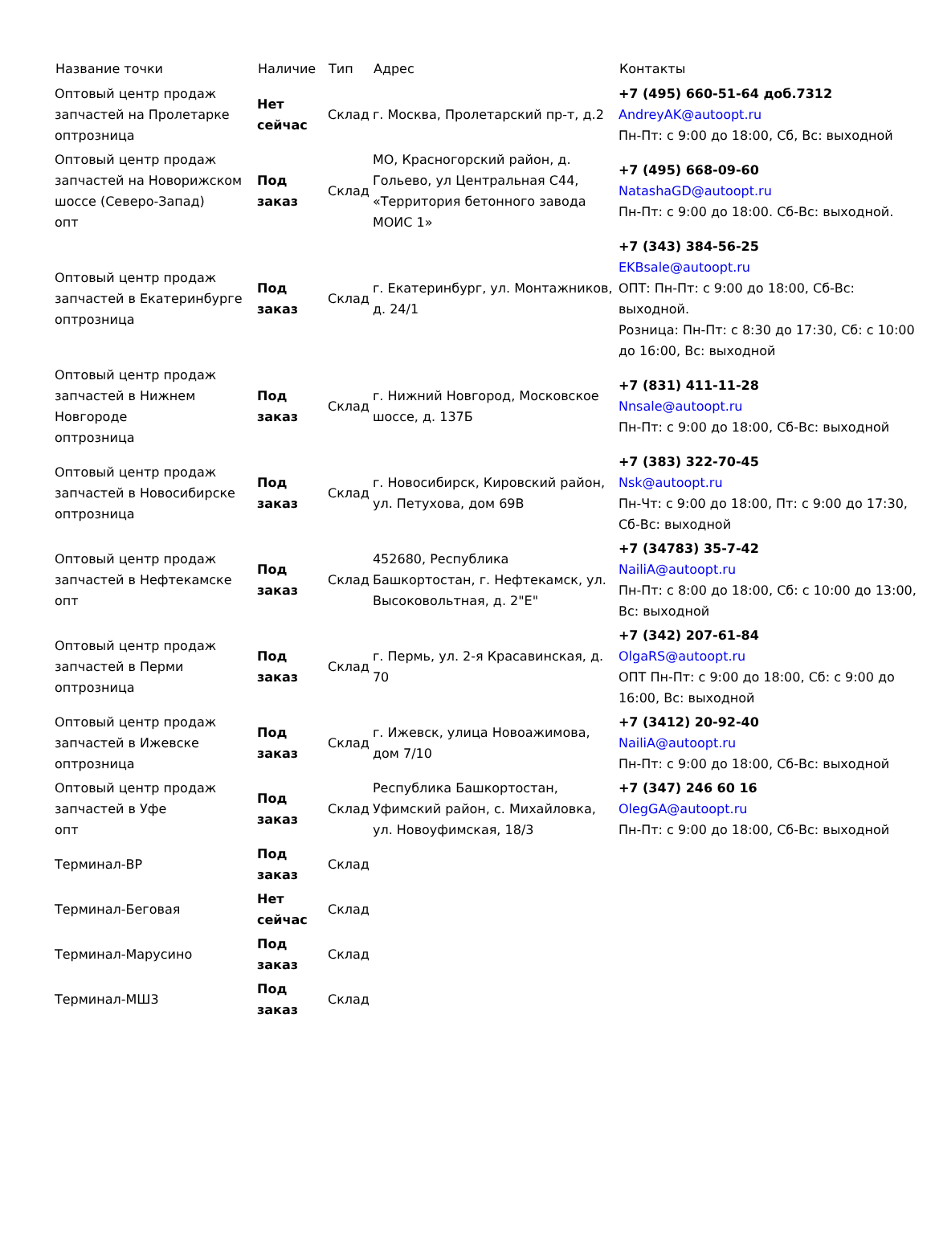| Название точки | Наличие | Тип | Адрес | Контакты |
| --- | --- | --- | --- | --- |
| Оптовый центр продаж запчастей на Пролетарке оптрозница | Нет сейчас | Склад | г. Москва, Пролетарский пр-т, д.2 | +7 (495) 660-51-64 доб.7312 AndreyAK@autoopt.ru Пн-Пт: с 9:00 до 18:00, Сб, Вс: выходной |
| Оптовый центр продаж запчастей на Новорижском шоссе (Северо-Запад) опт | Под заказ | Склад | МО, Красногорский район, д. Гольево, ул Центральная С44, «Территория бетонного завода МОИС 1» | +7 (495) 668-09-60 NatashaGD@autoopt.ru Пн-Пт: с 9:00 до 18:00. Сб-Вс: выходной. |
| Оптовый центр продаж запчастей в Екатеринбурге оптрозница | Под заказ | Склад | г. Екатеринбург, ул. Монтажников, д. 24/1 | +7 (343) 384-56-25 EKBsale@autoopt.ru ОПТ: Пн-Пт: с 9:00 до 18:00, Сб-Вс: выходной. Розница: Пн-Пт: с 8:30 до 17:30, Сб: с 10:00 до 16:00, Вс: выходной |
| Оптовый центр продаж запчастей в Нижнем Новгороде оптрозница | Под заказ | Склад | г. Нижний Новгород, Московское шоссе, д. 137Б | +7 (831) 411-11-28 Nnsale@autoopt.ru Пн-Пт: с 9:00 до 18:00, Сб-Вс: выходной |
| Оптовый центр продаж запчастей в Новосибирске оптрозница | Под заказ | Склад | г. Новосибирск, Кировский район, ул. Петухова, дом 69В | +7 (383) 322-70-45 Nsk@autoopt.ru Пн-Чт: с 9:00 до 18:00, Пт: с 9:00 до 17:30, Сб-Вс: выходной |
| Оптовый центр продаж запчастей в Нефтекамске опт | Под заказ | Склад | 452680, Республика Башкортостан, г. Нефтекамск, ул. Высоковольтная, д. 2"Е" | +7 (34783) 35-7-42 NailiA@autoopt.ru Пн-Пт: с 8:00 до 18:00, Сб: с 10:00 до 13:00, Вс: выходной |
| Оптовый центр продаж запчастей в Перми оптрозница | Под заказ | Склад | г. Пермь, ул. 2-я Красавинская, д. 70 | +7 (342) 207-61-84 OlgaRS@autoopt.ru ОПТ Пн-Пт: с 9:00 до 18:00, Сб: с 9:00 до 16:00, Вс: выходной |
| Оптовый центр продаж запчастей в Ижевске оптрозница | Под заказ | Склад | г. Ижевск, улица Новоажимова, дом 7/10 | +7 (3412) 20-92-40 NailiA@autoopt.ru Пн-Пт: с 9:00 до 18:00, Сб-Вс: выходной |
| Оптовый центр продаж запчастей в Уфе опт | Под заказ | Склад | Республика Башкортостан, Уфимский район, с. Михайловка, ул. Новоуфимская, 18/3 | +7 (347) 246 60 16 OlegGA@autoopt.ru Пн-Пт: с 9:00 до 18:00, Сб-Вс: выходной |
| Терминал-ВР | Под заказ | Склад | | |
| Терминал-Беговая | Нет сейчас | Склад | | |
| Терминал-Марусино | Под заказ | Склад | | |
| Терминал-МШ3 | Под заказ | Склад | | |